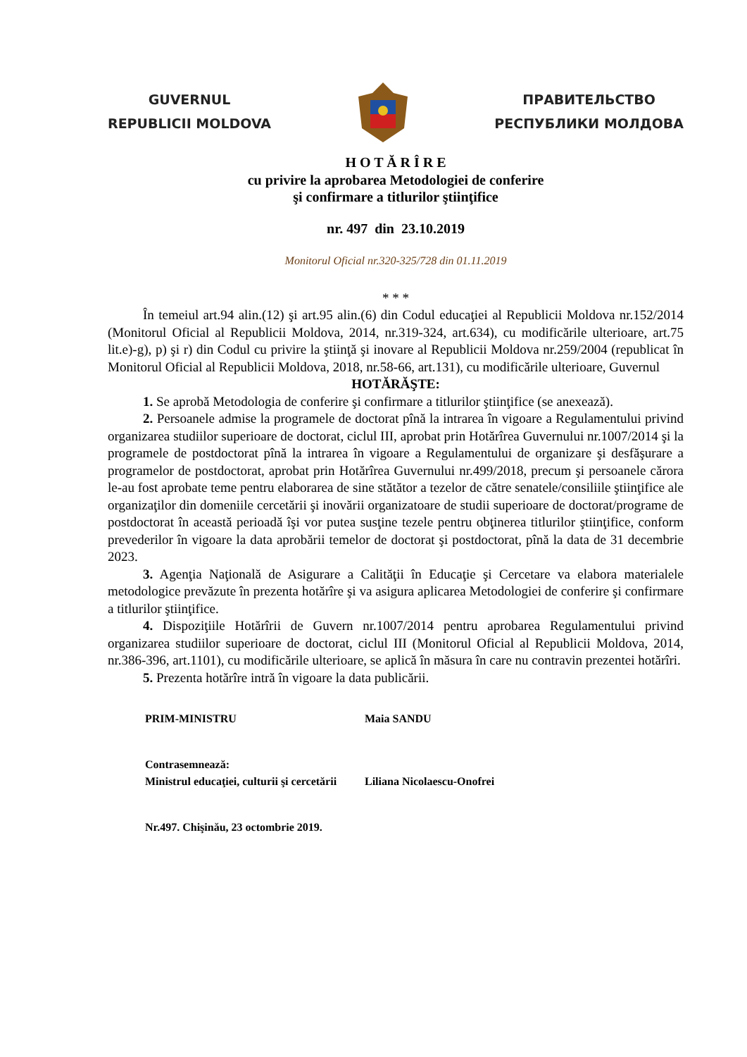GUVERNUL
REPUBLICII MOLDOVA
ПРАВИТЕЛЬСТВО
РЕСПУБЛИКИ МОЛДОВА
H O T Ă R Î R E
cu privire la aprobarea Metodologiei de conferire
şi confirmare a titlurilor ştiinţifice
nr. 497 din 23.10.2019
Monitorul Oficial nr.320-325/728 din 01.11.2019
* * *
În temeiul art.94 alin.(12) şi art.95 alin.(6) din Codul educaţiei al Republicii Moldova nr.152/2014 (Monitorul Oficial al Republicii Moldova, 2014, nr.319-324, art.634), cu modificările ulterioare, art.75 lit.e)-g), p) şi r) din Codul cu privire la ştiinţă şi inovare al Republicii Moldova nr.259/2004 (republicat în Monitorul Oficial al Republicii Moldova, 2018, nr.58-66, art.131), cu modificările ulterioare, Guvernul
HOTĂRĂŞTE:
1. Se aprobă Metodologia de conferire şi confirmare a titlurilor ştiinţifice (se anexează).
2. Persoanele admise la programele de doctorat pînă la intrarea în vigoare a Regulamentului privind organizarea studiilor superioare de doctorat, ciclul III, aprobat prin Hotărîrea Guvernului nr.1007/2014 şi la programele de postdoctorat pînă la intrarea în vigoare a Regulamentului de organizare şi desfăşurare a programelor de postdoctorat, aprobat prin Hotărîrea Guvernului nr.499/2018, precum şi persoanele cărora le-au fost aprobate teme pentru elaborarea de sine stătător a tezelor de către senatele/consiliile ştiinţifice ale organizaţilor din domeniile cercetării şi inovării organizatoare de studii superioare de doctorat/programe de postdoctorat în această perioadă îşi vor putea susţine tezele pentru obţinerea titlurilor ştiinţifice, conform prevederilor în vigoare la data aprobării temelor de doctorat şi postdoctorat, pînă la data de 31 decembrie 2023.
3. Agenţia Naţională de Asigurare a Calităţii în Educaţie şi Cercetare va elabora materialele metodologice prevăzute în prezenta hotărîre şi va asigura aplicarea Metodologiei de conferire şi confirmare a titlurilor ştiinţifice.
4. Dispoziţiile Hotărîrii de Guvern nr.1007/2014 pentru aprobarea Regulamentului privind organizarea studiilor superioare de doctorat, ciclul III (Monitorul Oficial al Republicii Moldova, 2014, nr.386-396, art.1101), cu modificările ulterioare, se aplică în măsura în care nu contravin prezentei hotărîri.
5. Prezenta hotărîre intră în vigoare la data publicării.
PRIM-MINISTRU Maia SANDU
Contrasemnează:
Ministrul educaţiei, culturii şi cercetării Liliana Nicolaescu-Onofrei
Nr.497. Chişinău, 23 octombrie 2019.